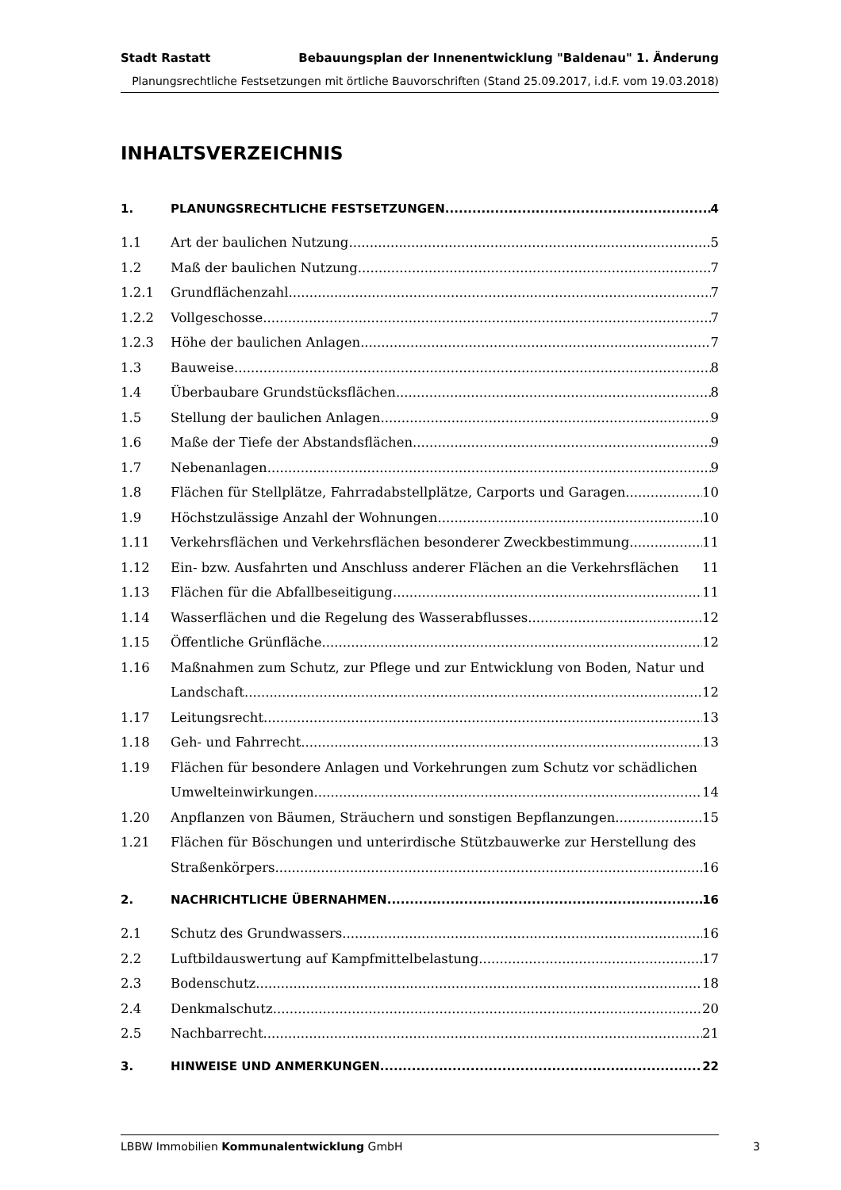Stadt Rastatt Bebauungsplan der Innenentwicklung "Baldenau" 1. Änderung
Planungsrechtliche Festsetzungen mit örtliche Bauvorschriften (Stand 25.09.2017, i.d.F. vom 19.03.2018)
INHALTSVERZEICHNIS
1. PLANUNGSRECHTLICHE FESTSETZUNGEN 4
1.1 Art der baulichen Nutzung 5
1.2 Maß der baulichen Nutzung 7
1.2.1 Grundflächenzahl 7
1.2.2 Vollgeschosse 7
1.2.3 Höhe der baulichen Anlagen 7
1.3 Bauweise 8
1.4 Überbaubare Grundstücksflächen 8
1.5 Stellung der baulichen Anlagen 9
1.6 Maße der Tiefe der Abstandsflächen 9
1.7 Nebenanlagen 9
1.8 Flächen für Stellplätze, Fahrradabstellplätze, Carports und Garagen 10
1.9 Höchstzulässige Anzahl der Wohnungen 10
1.11 Verkehrsflächen und Verkehrsflächen besonderer Zweckbestimmung 11
1.12 Ein- bzw. Ausfahrten und Anschluss anderer Flächen an die Verkehrsflächen 11
1.13 Flächen für die Abfallbeseitigung 11
1.14 Wasserflächen und die Regelung des Wasserabflusses 12
1.15 Öffentliche Grünfläche 12
1.16 Maßnahmen zum Schutz, zur Pflege und zur Entwicklung von Boden, Natur und
Landschaft 12
1.17 Leitungsrecht 13
1.18 Geh- und Fahrrecht 13
1.19 Flächen für besondere Anlagen und Vorkehrungen zum Schutz vor schädlichen
Umwelteinwirkungen 14
1.20 Anpflanzen von Bäumen, Sträuchern und sonstigen Bepflanzungen 15
1.21 Flächen für Böschungen und unterirdische Stützbauwerke zur Herstellung des
Straßenkörpers 16
2. NACHRICHTLICHE ÜBERNAHMEN 16
2.1 Schutz des Grundwassers 16
2.2 Luftbildauswertung auf Kampfmittelbelastung 17
2.3 Bodenschutz 18
2.4 Denkmalschutz 20
2.5 Nachbarrecht 21
3. HINWEISE UND ANMERKUNGEN 22
LBBW Immobilien Kommunalentwicklung GmbH 3